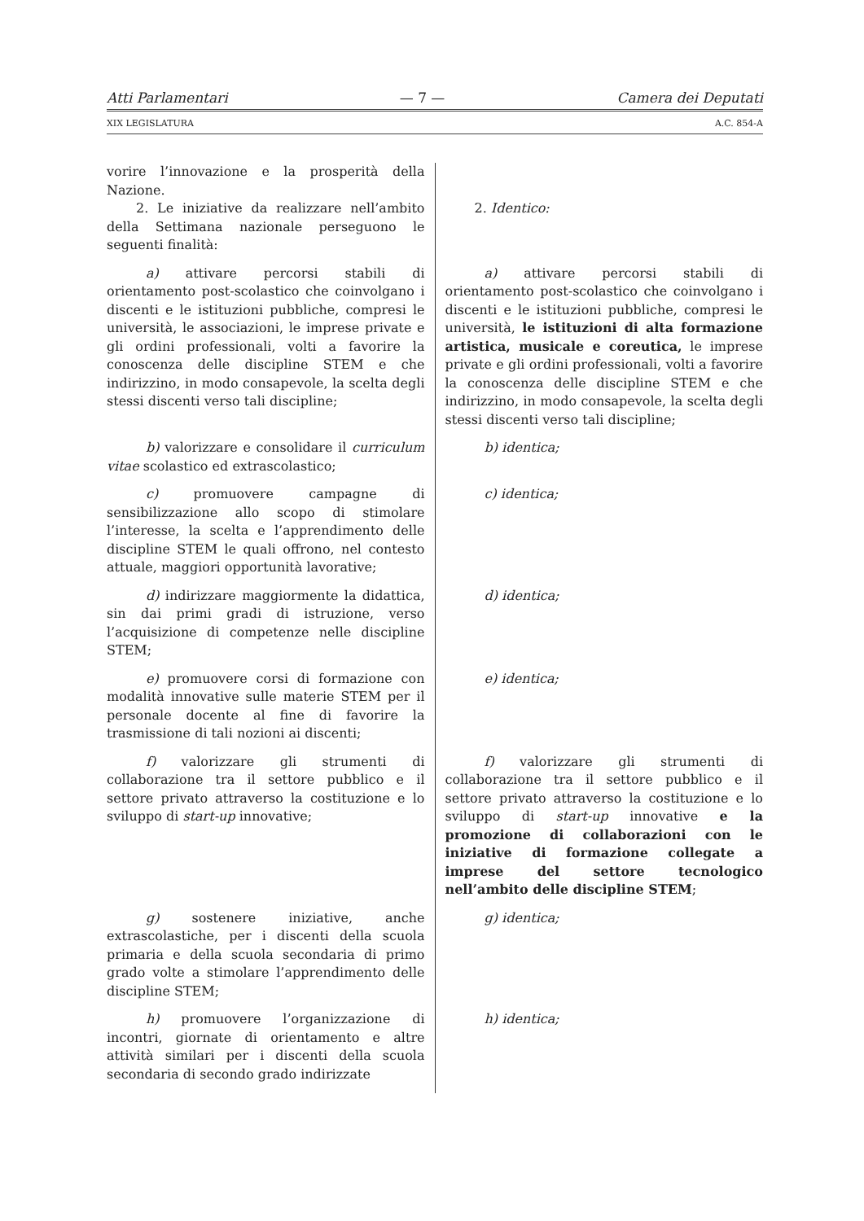Atti Parlamentari — 7 — Camera dei Deputati
XIX LEGISLATURA A.C. 854-A
| vorire l’innovazione e la prosperità della Nazione. 2. Le iniziative da realizzare nell’ambito della Settimana nazionale perseguono le seguenti finalità: | 2. Identico: |
| a) attivare percorsi stabili di orientamento post-scolastico che coinvolgano i discenti e le istituzioni pubbliche, compresi le università, le associazioni, le imprese private e gli ordini professionali, volti a favorire la conoscenza delle discipline STEM e che indirizzino, in modo consapevole, la scelta degli stessi discenti verso tali discipline; | a) attivare percorsi stabili di orientamento post-scolastico che coinvolgano i discenti e le istituzioni pubbliche, compresi le università, le istituzioni di alta formazione artistica, musicale e coreutica, le imprese private e gli ordini professionali, volti a favorire la conoscenza delle discipline STEM e che indirizzino, in modo consapevole, la scelta degli stessi discenti verso tali discipline; |
| b) valorizzare e consolidare il curriculum vitae scolastico ed extrascolastico; | b) identica; |
| c) promuovere campagne di sensibilizzazione allo scopo di stimolare l’interesse, la scelta e l’apprendimento delle discipline STEM le quali offrono, nel contesto attuale, maggiori opportunità lavorative; | c) identica; |
| d) indirizzare maggiormente la didattica, sin dai primi gradi di istruzione, verso l’acquisizione di competenze nelle discipline STEM; | d) identica; |
| e) promuovere corsi di formazione con modalità innovative sulle materie STEM per il personale docente al fine di favorire la trasmissione di tali nozioni ai discenti; | e) identica; |
| f) valorizzare gli strumenti di collaborazione tra il settore pubblico e il settore privato attraverso la costituzione e lo sviluppo di start-up innovative; | f) valorizzare gli strumenti di collaborazione tra il settore pubblico e il settore privato attraverso la costituzione e lo sviluppo di start-up innovative e la promozione di collaborazioni con le iniziative di formazione collegate a imprese del settore tecnologico nell’ambito delle discipline STEM ; |
| g) sostenere iniziative, anche extrascolastiche, per i discenti della scuola primaria e della scuola secondaria di primo grado volte a stimolare l’apprendimento delle discipline STEM; | g) identica; |
| h) promuovere l’organizzazione di incontri, giornate di orientamento e altre attività similari per i discenti della scuola secondaria di secondo grado indirizzate | h) identica; |